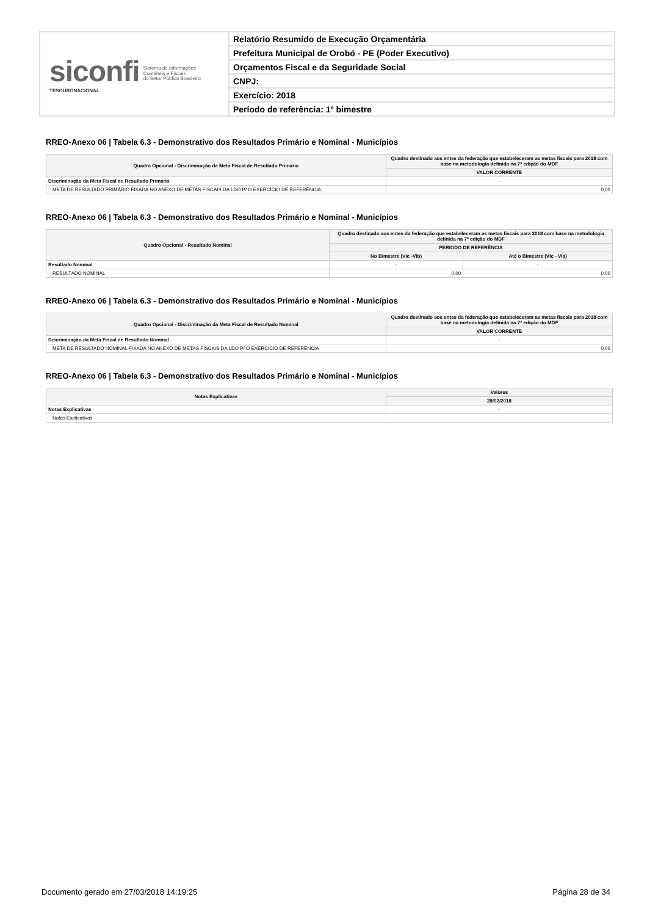siconfi
TESOURONACIONAL
Sistema de Informações
Contábeis e Fiscais
do Setor Público Brasileiro
Relatório Resumido de Execução Orçamentária
Prefeitura Municipal de Orobó - PE (Poder Executivo)
Orçamentos Fiscal e da Seguridade Social
CNPJ:
Exercício: 2018
Período de referência: 1º bimestre
RREO-Anexo 06 | Tabela 6.3 - Demonstrativo dos Resultados Primário e Nominal - Municípios
| Quadro Opcional - Discriminação da Meta Fiscal de Resultado Primário | Quadro destinado aos entes da federação que estabeleceram as metas fiscais para 2018 com base na metodologia definida na 7ª edição do MDF |
| --- | --- |
| | VALOR CORRENTE |
| Discriminação da Meta Fiscal de Resultado Primário | - |
| META DE RESULTADO PRIMÁRIO FIXADA NO ANEXO DE METAS FISCAIS DA LDO P/ O EXERCÍCIO DE REFERÊNCIA | 0,00 |
RREO-Anexo 06 | Tabela 6.3 - Demonstrativo dos Resultados Primário e Nominal - Municípios
| Quadro Opcional - Resultado Nominal | Quadro destinado aos entes da federação que estabeleceram as metas fiscais para 2018 com base na metodologia definida na 7ª edição do MDF | |
| --- | --- | --- |
| | PERÍODO DE REFERÊNCIA | |
| | No Bimestre (VIc -VIb) | Até o Bimestre (VIc - VIa) |
| Resultado Nominal | - | - |
| RESULTADO NOMINAL | 0,00 | 0,00 |
RREO-Anexo 06 | Tabela 6.3 - Demonstrativo dos Resultados Primário e Nominal - Municípios
| Quadro Opcional - Discriminação da Meta Fiscal de Resultado Nominal | Quadro destinado aos entes da federação que estabeleceram as metas fiscais para 2018 com base na metodologia definida na 7ª edição do MDF |
| --- | --- |
| | VALOR CORRENTE |
| Discriminação da Meta Fiscal de Resultado Nominal | - |
| META DE RESULTADO NOMINAL FIXADA NO ANEXO DE METAS FISCAIS DA LDO P/ O EXERCÍCIO DE REFERÊNCIA | 0,00 |
RREO-Anexo 06 | Tabela 6.3 - Demonstrativo dos Resultados Primário e Nominal - Municípios
| Notas Explicativas | Valores |
| --- | --- |
| | 28/02/2018 |
| Notas Explicativas | - |
| Notas Explicativas | |
Documento gerado em 27/03/2018 14:19:25 Página 28 de 34